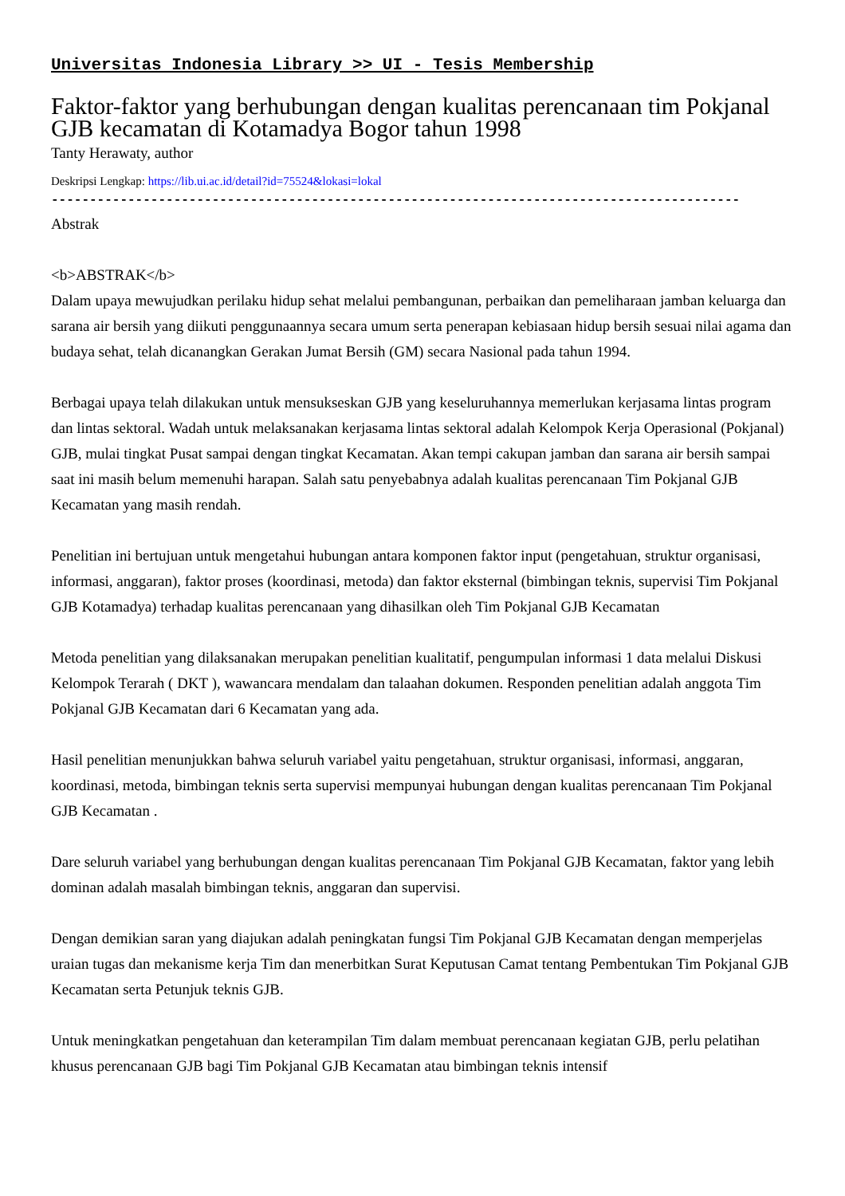Universitas Indonesia Library >> UI - Tesis Membership
Faktor-faktor yang berhubungan dengan kualitas perencanaan tim Pokjanal GJB kecamatan di Kotamadya Bogor tahun 1998
Tanty Herawaty, author
Deskripsi Lengkap: https://lib.ui.ac.id/detail?id=75524&lokasi=lokal
------------------------------------------------------------------------------------------
Abstrak
<b>ABSTRAK</b>
Dalam upaya mewujudkan perilaku hidup sehat melalui pembangunan, perbaikan dan pemeliharaan jamban keluarga dan sarana air bersih yang diikuti penggunaannya secara umum serta penerapan kebiasaan hidup bersih sesuai nilai agama dan budaya sehat, telah dicanangkan Gerakan Jumat Bersih (GM) secara Nasional pada tahun 1994.
Berbagai upaya telah dilakukan untuk mensukseskan GJB yang keseluruhannya memerlukan kerjasama lintas program dan lintas sektoral. Wadah untuk melaksanakan kerjasama lintas sektoral adalah Kelompok Kerja Operasional (Pokjanal) GJB, mulai tingkat Pusat sampai dengan tingkat Kecamatan. Akan tempi cakupan jamban dan sarana air bersih sampai saat ini masih belum memenuhi harapan. Salah satu penyebabnya adalah kualitas perencanaan Tim Pokjanal GJB Kecamatan yang masih rendah.
Penelitian ini bertujuan untuk mengetahui hubungan antara komponen faktor input (pengetahuan, struktur organisasi, informasi, anggaran), faktor proses (koordinasi, metoda) dan faktor eksternal (bimbingan teknis, supervisi Tim Pokjanal GJB Kotamadya) terhadap kualitas perencanaan yang dihasilkan oleh Tim Pokjanal GJB Kecamatan
Metoda penelitian yang dilaksanakan merupakan penelitian kualitatif, pengumpulan informasi 1 data melalui Diskusi Kelompok Terarah ( DKT ), wawancara mendalam dan talaahan dokumen. Responden penelitian adalah anggota Tim Pokjanal GJB Kecamatan dari 6 Kecamatan yang ada.
Hasil penelitian menunjukkan bahwa seluruh variabel yaitu pengetahuan, struktur organisasi, informasi, anggaran, koordinasi, metoda, bimbingan teknis serta supervisi mempunyai hubungan dengan kualitas perencanaan Tim Pokjanal GJB Kecamatan .
Dare seluruh variabel yang berhubungan dengan kualitas perencanaan Tim Pokjanal GJB Kecamatan, faktor yang lebih dominan adalah masalah bimbingan teknis, anggaran dan supervisi.
Dengan demikian saran yang diajukan adalah peningkatan fungsi Tim Pokjanal GJB Kecamatan dengan memperjelas uraian tugas dan mekanisme kerja Tim dan menerbitkan Surat Keputusan Camat tentang Pembentukan Tim Pokjanal GJB Kecamatan serta Petunjuk teknis GJB.
Untuk meningkatkan pengetahuan dan keterampilan Tim dalam membuat perencanaan kegiatan GJB, perlu pelatihan khusus perencanaan GJB bagi Tim Pokjanal GJB Kecamatan atau bimbingan teknis intensif